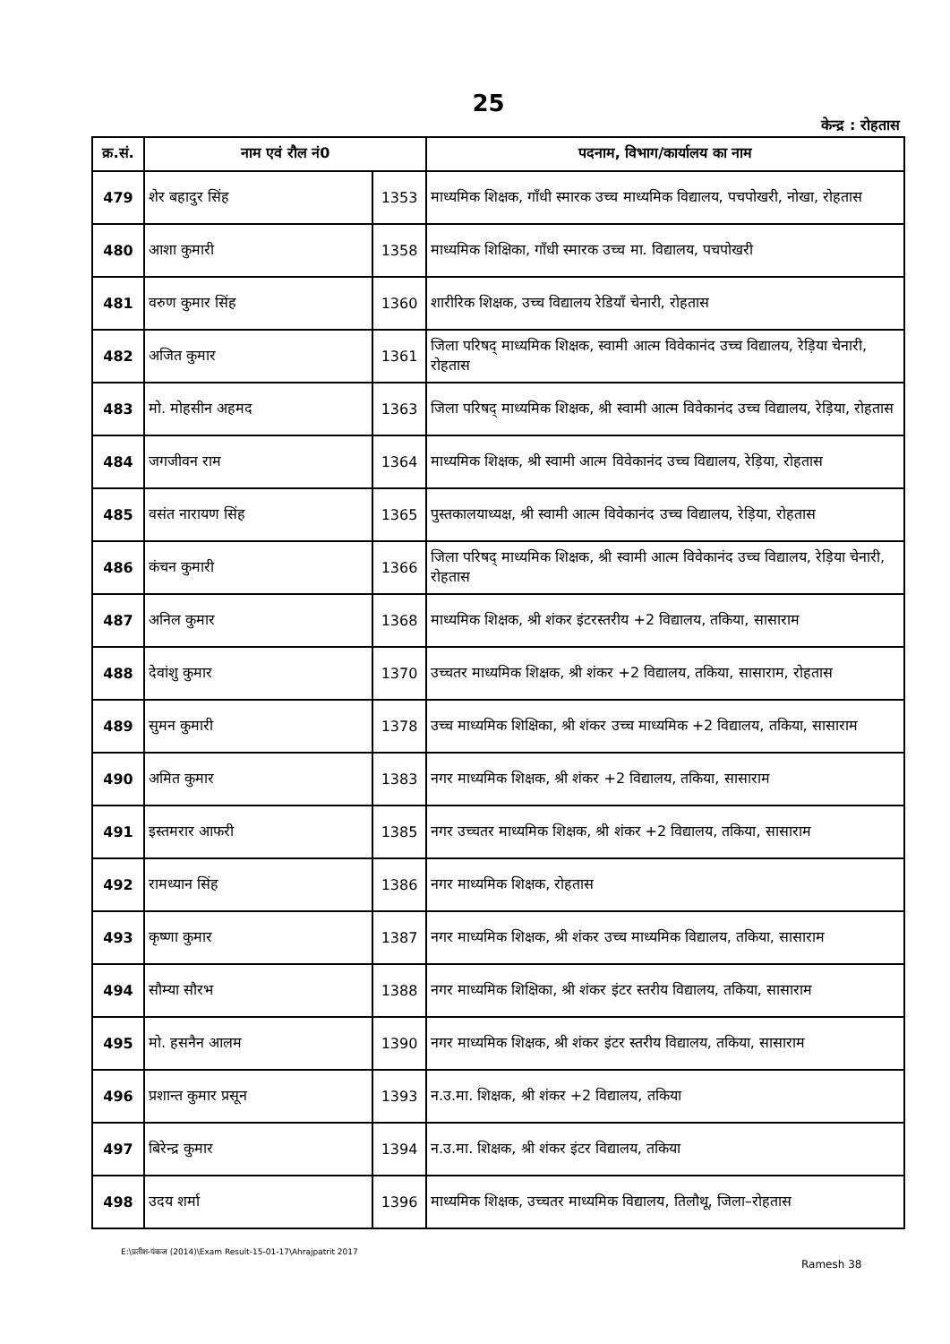25
केन्द्र : रोहतास
| क्र.सं. | नाम एवं रौल नं0 | | पदनाम, विभाग/कार्यालय का नाम |
| --- | --- | --- | --- |
| 479 | शेर बहादुर सिंह | 1353 | माध्यमिक शिक्षक, गाँधी स्मारक उच्च माध्यमिक विद्यालय, पचपोखरी, नोखा, रोहतास |
| 480 | आशा कुमारी | 1358 | माध्यमिक शिक्षिका, गाँधी स्मारक उच्च मा. विद्यालय, पचपोखरी |
| 481 | वरुण कुमार सिंह | 1360 | शारीरिक शिक्षक, उच्च विद्यालय रेडियाँ चेनारी, रोहतास |
| 482 | अजित कुमार | 1361 | जिला परिषद् माध्यमिक शिक्षक, स्वामी आत्म विवेकानंद उच्च विद्यालय, रेड़िया चेनारी, रोहतास |
| 483 | मो. मोहसीन अहमद | 1363 | जिला परिषद् माध्यमिक शिक्षक, श्री स्वामी आत्म विवेकानंद उच्च विद्यालय, रेड़िया, रोहतास |
| 484 | जगजीवन राम | 1364 | माध्यमिक शिक्षक, श्री स्वामी आत्म विवेकानंद उच्च विद्यालय, रेड़िया, रोहतास |
| 485 | वसंत नारायण सिंह | 1365 | पुस्तकालयाध्यक्ष, श्री स्वामी आत्म विवेकानंद उच्च विद्यालय, रेड़िया, रोहतास |
| 486 | कंचन कुमारी | 1366 | जिला परिषद् माध्यमिक शिक्षक, श्री स्वामी आत्म विवेकानंद उच्च विद्यालय, रेड़िया चेनारी, रोहतास |
| 487 | अनिल कुमार | 1368 | माध्यमिक शिक्षक, श्री शंकर इंटरस्तरीय +2 विद्यालय, तकिया, सासाराम |
| 488 | देवांशु कुमार | 1370 | उच्चतर माध्यमिक शिक्षक, श्री शंकर +2 विद्यालय, तकिया, सासाराम, रोहतास |
| 489 | सुमन कुमारी | 1378 | उच्च माध्यमिक शिक्षिका, श्री शंकर उच्च माध्यमिक +2 विद्यालय, तकिया, सासाराम |
| 490 | अमित कुमार | 1383 | नगर माध्यमिक शिक्षक, श्री शंकर +2 विद्यालय, तकिया, सासाराम |
| 491 | इस्तमरार आफरी | 1385 | नगर उच्चतर माध्यमिक शिक्षक, श्री शंकर +2 विद्यालय, तकिया, सासाराम |
| 492 | रामध्यान सिंह | 1386 | नगर माध्यमिक शिक्षक, रोहतास |
| 493 | कृष्णा कुमार | 1387 | नगर माध्यमिक शिक्षक, श्री शंकर उच्च माध्यमिक विद्यालय, तकिया, सासाराम |
| 494 | सौम्या सौरभ | 1388 | नगर माध्यमिक शिक्षिका, श्री शंकर इंटर स्तरीय विद्यालय, तकिया, सासाराम |
| 495 | मो. हसनैन आलम | 1390 | नगर माध्यमिक शिक्षक, श्री शंकर इंटर स्तरीय विद्यालय, तकिया, सासाराम |
| 496 | प्रशान्त कुमार प्रसून | 1393 | न.उ.मा. शिक्षक, श्री शंकर +2 विद्यालय, तकिया |
| 497 | बिरेन्द्र कुमार | 1394 | न.उ.मा. शिक्षक, श्री शंकर इंटर विद्यालय, तकिया |
| 498 | उदय शर्मा | 1396 | माध्यमिक शिक्षक, उच्चतर माध्यमिक विद्यालय, तिलौथू, जिला–रोहतास |
E:\प्रतीश-पंकज (2014)\Exam Result-15-01-17\Ahrajpatrit 2017 Ramesh 38